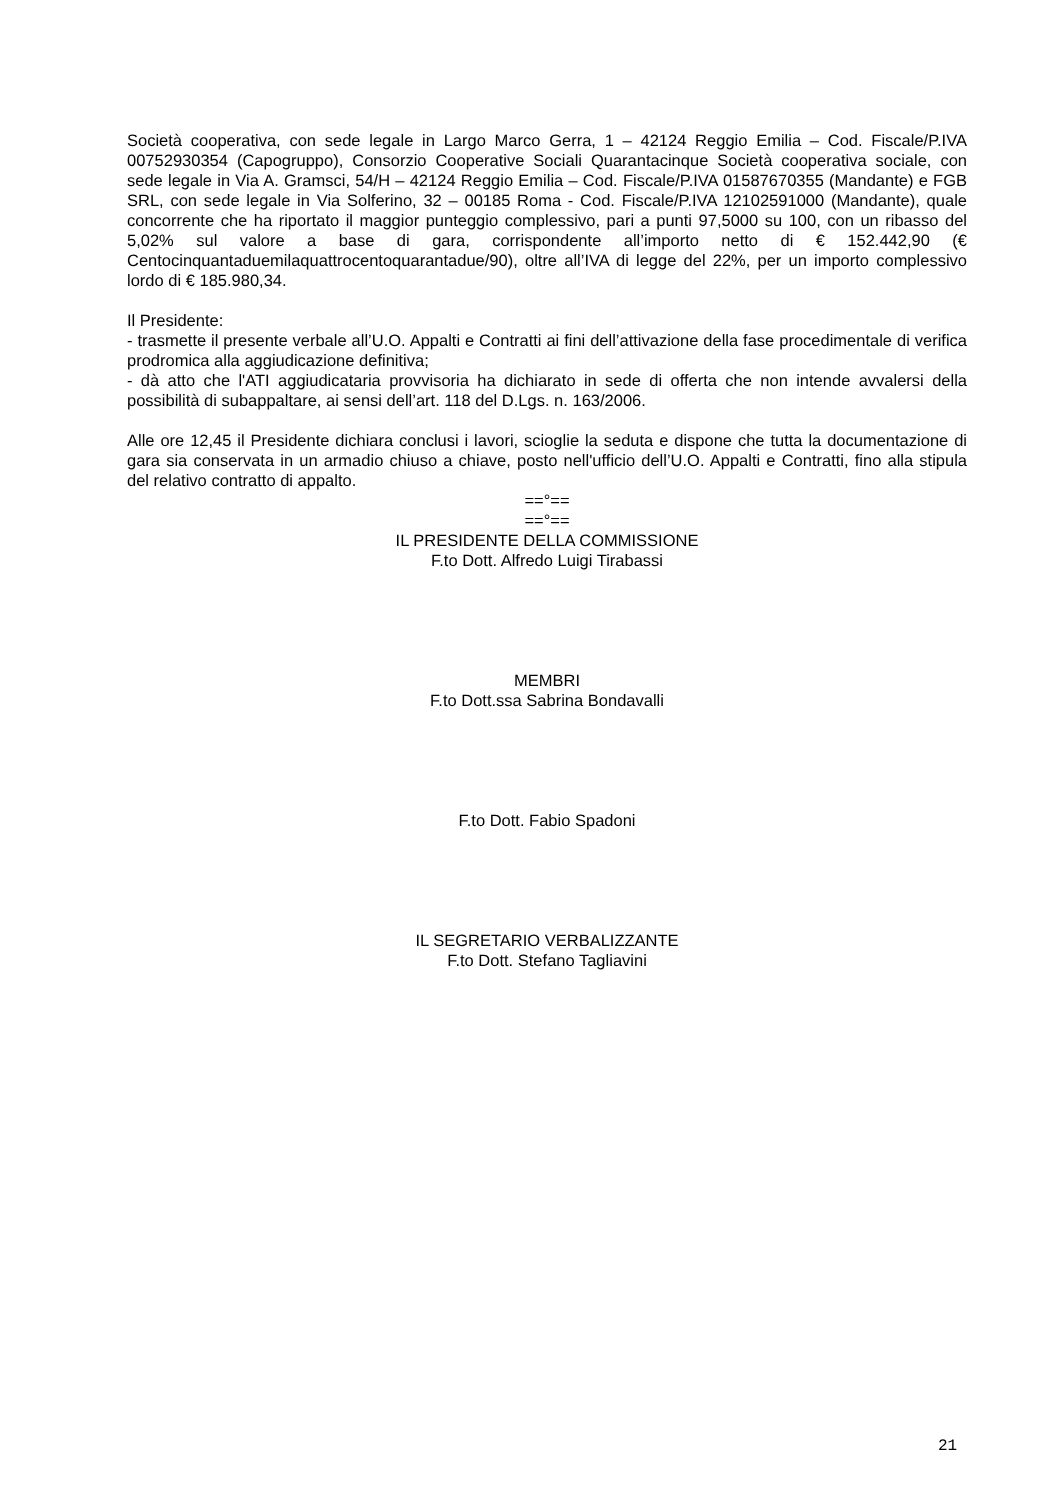Società cooperativa, con sede legale in Largo Marco Gerra, 1 – 42124 Reggio Emilia – Cod. Fiscale/P.IVA 00752930354 (Capogruppo), Consorzio Cooperative Sociali Quarantacinque Società cooperativa sociale, con sede legale in Via A. Gramsci, 54/H – 42124 Reggio Emilia – Cod. Fiscale/P.IVA 01587670355 (Mandante) e FGB SRL, con sede legale in Via Solferino, 32 – 00185 Roma - Cod. Fiscale/P.IVA 12102591000 (Mandante), quale concorrente che ha riportato il maggior punteggio complessivo, pari a punti 97,5000 su 100, con un ribasso del 5,02% sul valore a base di gara, corrispondente all’importo netto di € 152.442,90 (€ Centocinquantaduemilaquattrocentoquarantadue/90), oltre all’IVA di legge del 22%, per un importo complessivo lordo di € 185.980,34.
Il Presidente:
- trasmette il presente verbale all’U.O. Appalti e Contratti ai fini dell’attivazione della fase procedimentale di verifica prodromica alla aggiudicazione definitiva;
- dà atto che l'ATI aggiudicataria provvisoria ha dichiarato in sede di offerta che non intende avvalersi della possibilità di subappaltare, ai sensi dell’art. 118 del D.Lgs. n. 163/2006.
Alle ore 12,45 il Presidente dichiara conclusi i lavori, scioglie la seduta e dispone che tutta la documentazione di gara sia conservata in un armadio chiuso a chiave, posto nell'ufficio dell’U.O. Appalti e Contratti, fino alla stipula del relativo contratto di appalto.
==°==
==°==
IL PRESIDENTE DELLA COMMISSIONE
F.to Dott. Alfredo Luigi Tirabassi
MEMBRI
F.to Dott.ssa Sabrina Bondavalli
F.to Dott. Fabio Spadoni
IL SEGRETARIO VERBALIZZANTE
F.to Dott. Stefano Tagliavini
21